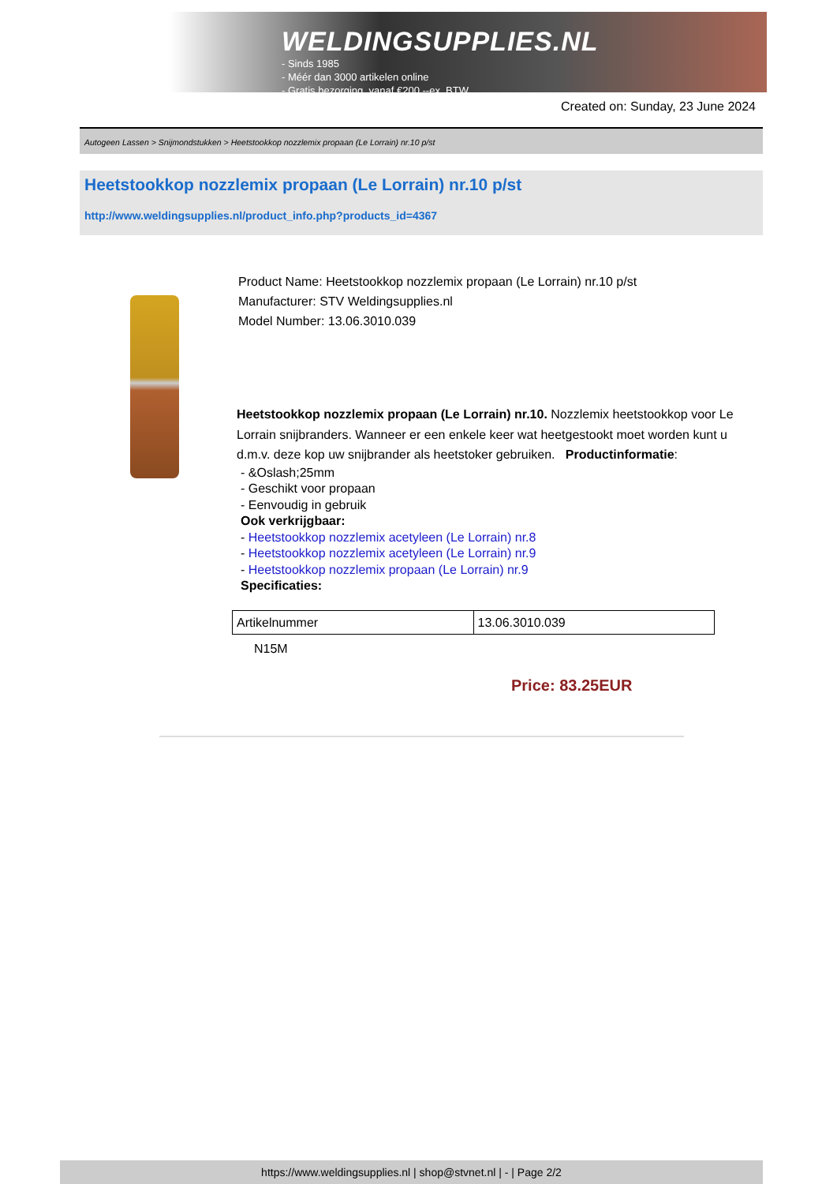WELDINGSUPPLIES.NL
- Sinds 1985
- Méér dan 3000 artikelen online
- Gratis bezorging, vanaf €200,--ex. BTW
Created on: Sunday, 23 June 2024
Autogeen Lassen > Snijmondstukken > Heetstookkop nozzlemix propaan (Le Lorrain) nr.10 p/st
Heetstookkop nozzlemix propaan (Le Lorrain) nr.10 p/st
http://www.weldingsupplies.nl/product_info.php?products_id=4367
Product Name: Heetstookkop nozzlemix propaan (Le Lorrain) nr.10 p/st
Manufacturer: STV Weldingsupplies.nl
Model Number: 13.06.3010.039
Heetstookkop nozzlemix propaan (Le Lorrain) nr.10. Nozzlemix heetstookkop voor Le Lorrain snijbranders. Wanneer er een enkele keer wat heetgestookt moet worden kunt u d.m.v. deze kop uw snijbrander als heetstoker gebruiken. Productinformatie:
- &Oslash;25mm
- Geschikt voor propaan
- Eenvoudig in gebruik
Ook verkrijgbaar:
- Heetstookkop nozzlemix acetyleen (Le Lorrain) nr.8
- Heetstookkop nozzlemix acetyleen (Le Lorrain) nr.9
- Heetstookkop nozzlemix propaan (Le Lorrain) nr.9
Specificaties:
| Artikelnummer | 13.06.3010.039 |
N15M
Price: 83.25EUR
https://www.weldingsupplies.nl | shop@stvnet.nl | - | Page 2/2